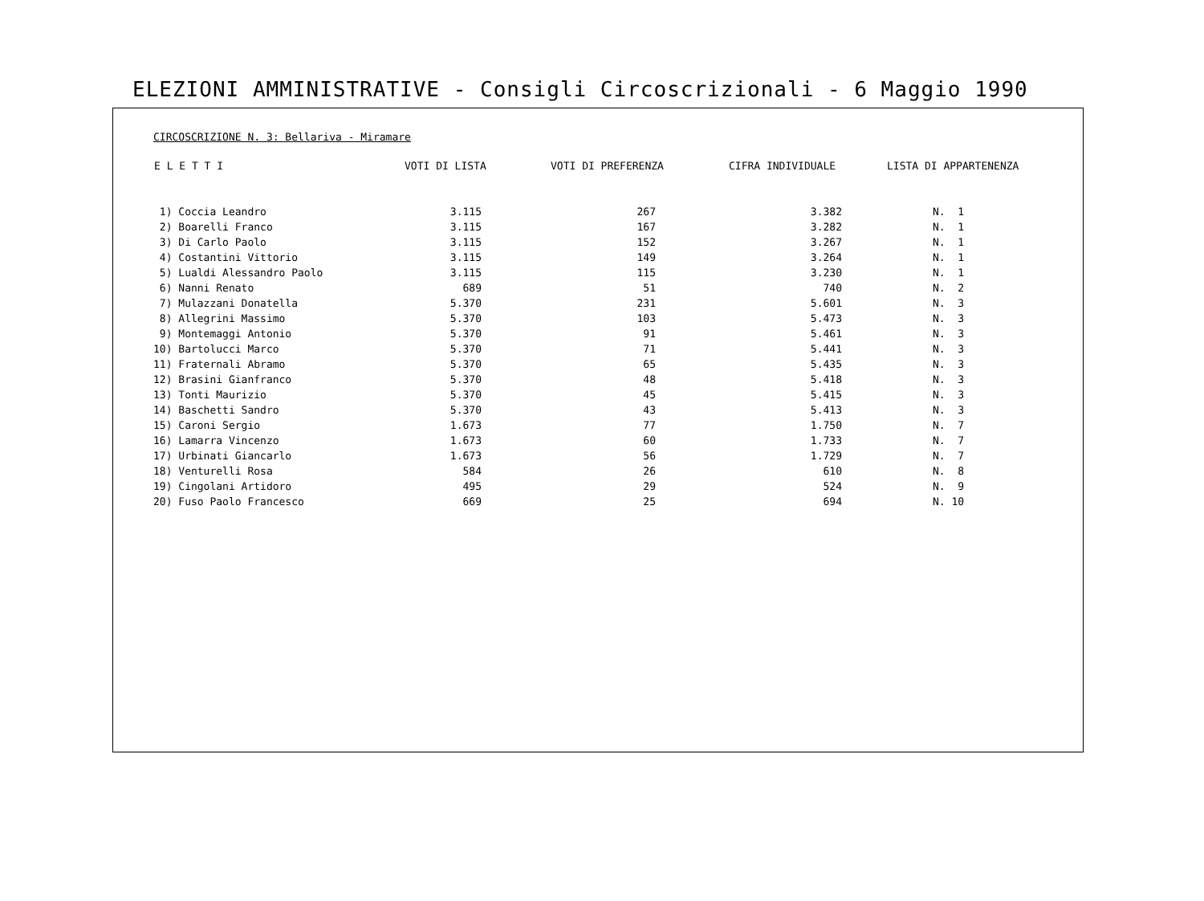ELEZIONI AMMINISTRATIVE - Consigli Circoscrizionali - 6 Maggio 1990
CIRCOSCRIZIONE N. 3: Bellariva - Miramare
| E L E T T I | VOTI DI LISTA | VOTI DI PREFERENZA | CIFRA INDIVIDUALE | LISTA DI APPARTENENZA |
| --- | --- | --- | --- | --- |
| 1) Coccia Leandro | 3.115 | 267 | 3.382 | N. 1 |
| 2) Boarelli Franco | 3.115 | 167 | 3.282 | N. 1 |
| 3) Di Carlo Paolo | 3.115 | 152 | 3.267 | N. 1 |
| 4) Costantini Vittorio | 3.115 | 149 | 3.264 | N. 1 |
| 5) Lualdi Alessandro Paolo | 3.115 | 115 | 3.230 | N. 1 |
| 6) Nanni Renato | 689 | 51 | 740 | N. 2 |
| 7) Mulazzani Donatella | 5.370 | 231 | 5.601 | N. 3 |
| 8) Allegrini Massimo | 5.370 | 103 | 5.473 | N. 3 |
| 9) Montemaggi Antonio | 5.370 | 91 | 5.461 | N. 3 |
| 10) Bartolucci Marco | 5.370 | 71 | 5.441 | N. 3 |
| 11) Fraternali Abramo | 5.370 | 65 | 5.435 | N. 3 |
| 12) Brasini Gianfranco | 5.370 | 48 | 5.418 | N. 3 |
| 13) Tonti Maurizio | 5.370 | 45 | 5.415 | N. 3 |
| 14) Baschetti Sandro | 5.370 | 43 | 5.413 | N. 3 |
| 15) Caroni Sergio | 1.673 | 77 | 1.750 | N. 7 |
| 16) Lamarra Vincenzo | 1.673 | 60 | 1.733 | N. 7 |
| 17) Urbinati Giancarlo | 1.673 | 56 | 1.729 | N. 7 |
| 18) Venturelli Rosa | 584 | 26 | 610 | N. 8 |
| 19) Cingolani Artidoro | 495 | 29 | 524 | N. 9 |
| 20) Fuso Paolo Francesco | 669 | 25 | 694 | N. 10 |